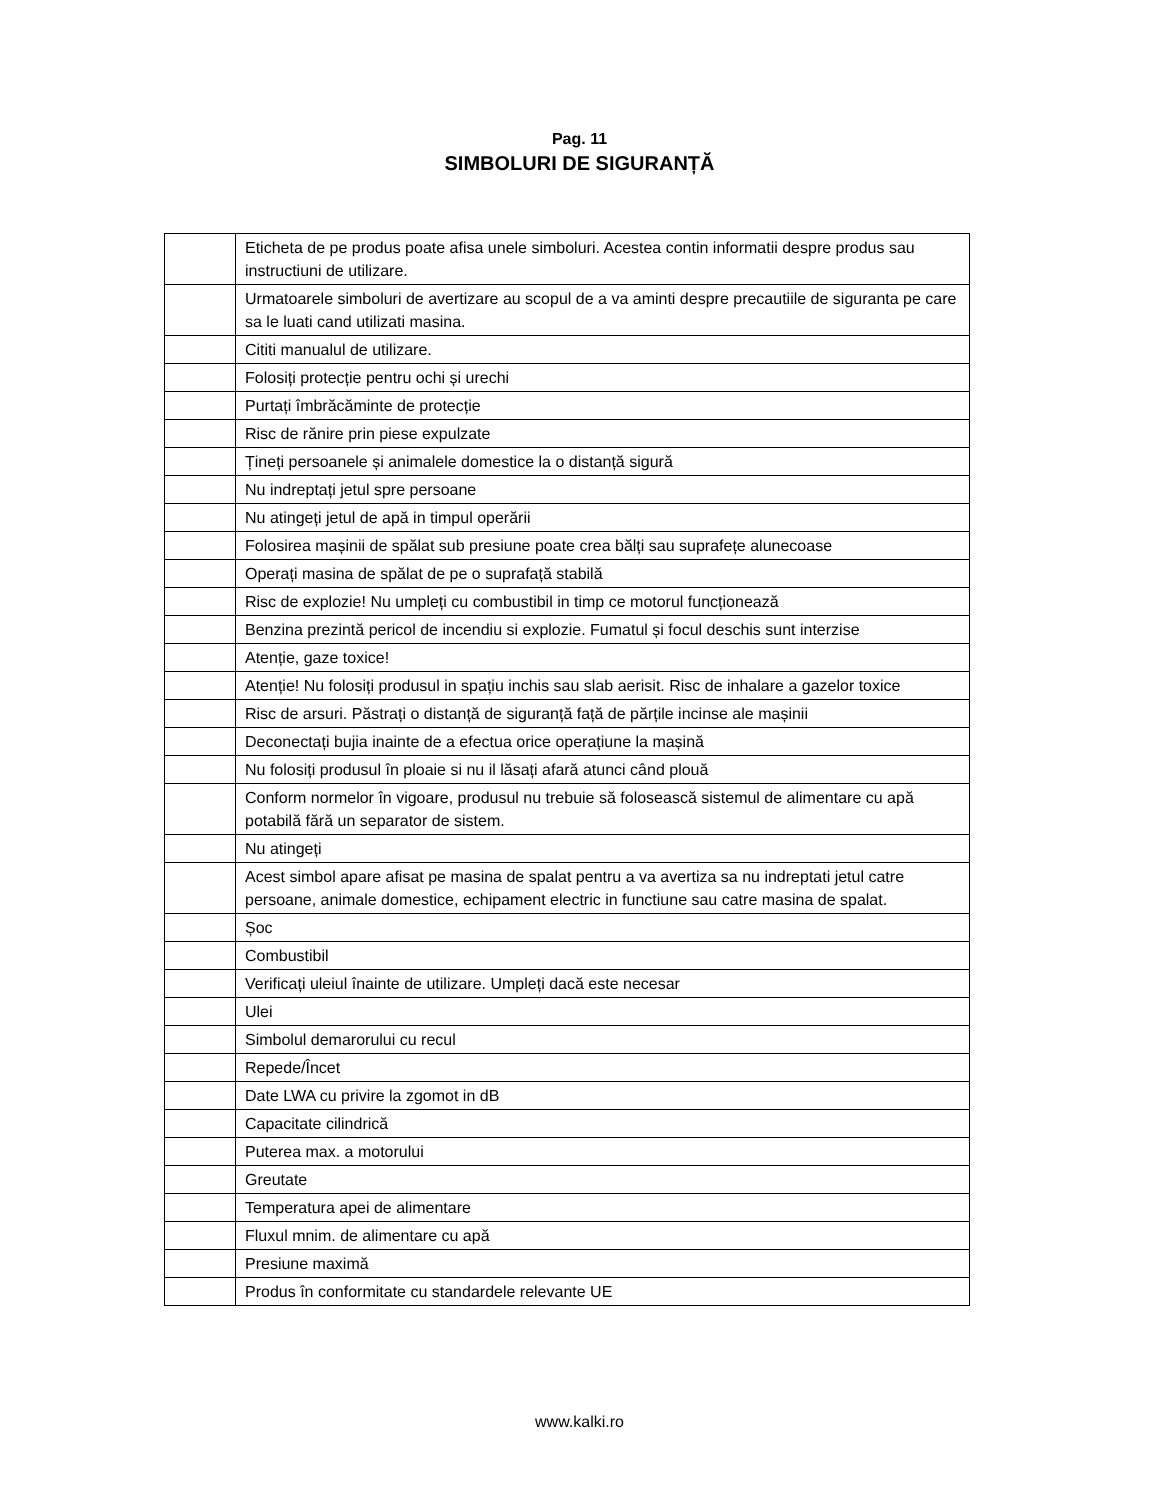Pag. 11
SIMBOLURI DE SIGURANȚĂ
| | Eticheta de pe produs poate afisa unele simboluri. Acestea contin informatii despre produs sau instructiuni de utilizare. |
| | Urmatoarele simboluri de avertizare au scopul de a va aminti despre precautiile de siguranta pe care sa le luati cand utilizati masina. |
| | Cititi manualul de utilizare. |
| | Folosiți protecție pentru ochi și urechi |
| | Purtați îmbrăcăminte de protecție |
| | Risc de rănire prin piese expulzate |
| | Țineți persoanele și animalele domestice la o distanță sigură |
| | Nu indreptați jetul spre persoane |
| | Nu atingeți jetul de apă in timpul operării |
| | Folosirea mașinii de spălat sub presiune poate crea bălți sau suprafețe alunecoase |
| | Operați masina de spălat de pe o suprafață stabilă |
| | Risc de explozie! Nu umpleți cu combustibil in timp ce motorul funcționează |
| | Benzina prezintă pericol de incendiu si explozie. Fumatul și focul deschis sunt interzise |
| | Atenție, gaze toxice! |
| | Atenție! Nu folosiți produsul in spațiu inchis sau slab aerisit. Risc de inhalare a gazelor toxice |
| | Risc de arsuri. Păstrați o distanță de siguranță față de părțile incinse ale mașinii |
| | Deconectați bujia inainte de a efectua orice operațiune la mașină |
| | Nu folosiți produsul în ploaie si nu il lăsați afară atunci când plouă |
| | Conform normelor în vigoare, produsul nu trebuie să folosească sistemul de alimentare cu apă potabilă fără un separator de sistem. |
| | Nu atingeți |
| | Acest simbol apare afisat pe masina de spalat pentru a va avertiza sa nu indreptati jetul catre persoane, animale domestice, echipament electric in functiune sau catre masina de spalat. |
| | Șoc |
| | Combustibil |
| | Verificați uleiul înainte de utilizare. Umpleți dacă este necesar |
| | Ulei |
| | Simbolul demarorului cu recul |
| | Repede/Încet |
| | Date LWA cu privire la zgomot in dB |
| | Capacitate cilindrică |
| | Puterea max. a motorului |
| | Greutate |
| | Temperatura apei de alimentare |
| | Fluxul mnim. de alimentare cu apă |
| | Presiune maximă |
| | Produs în conformitate cu standardele relevante UE |
www.kalki.ro